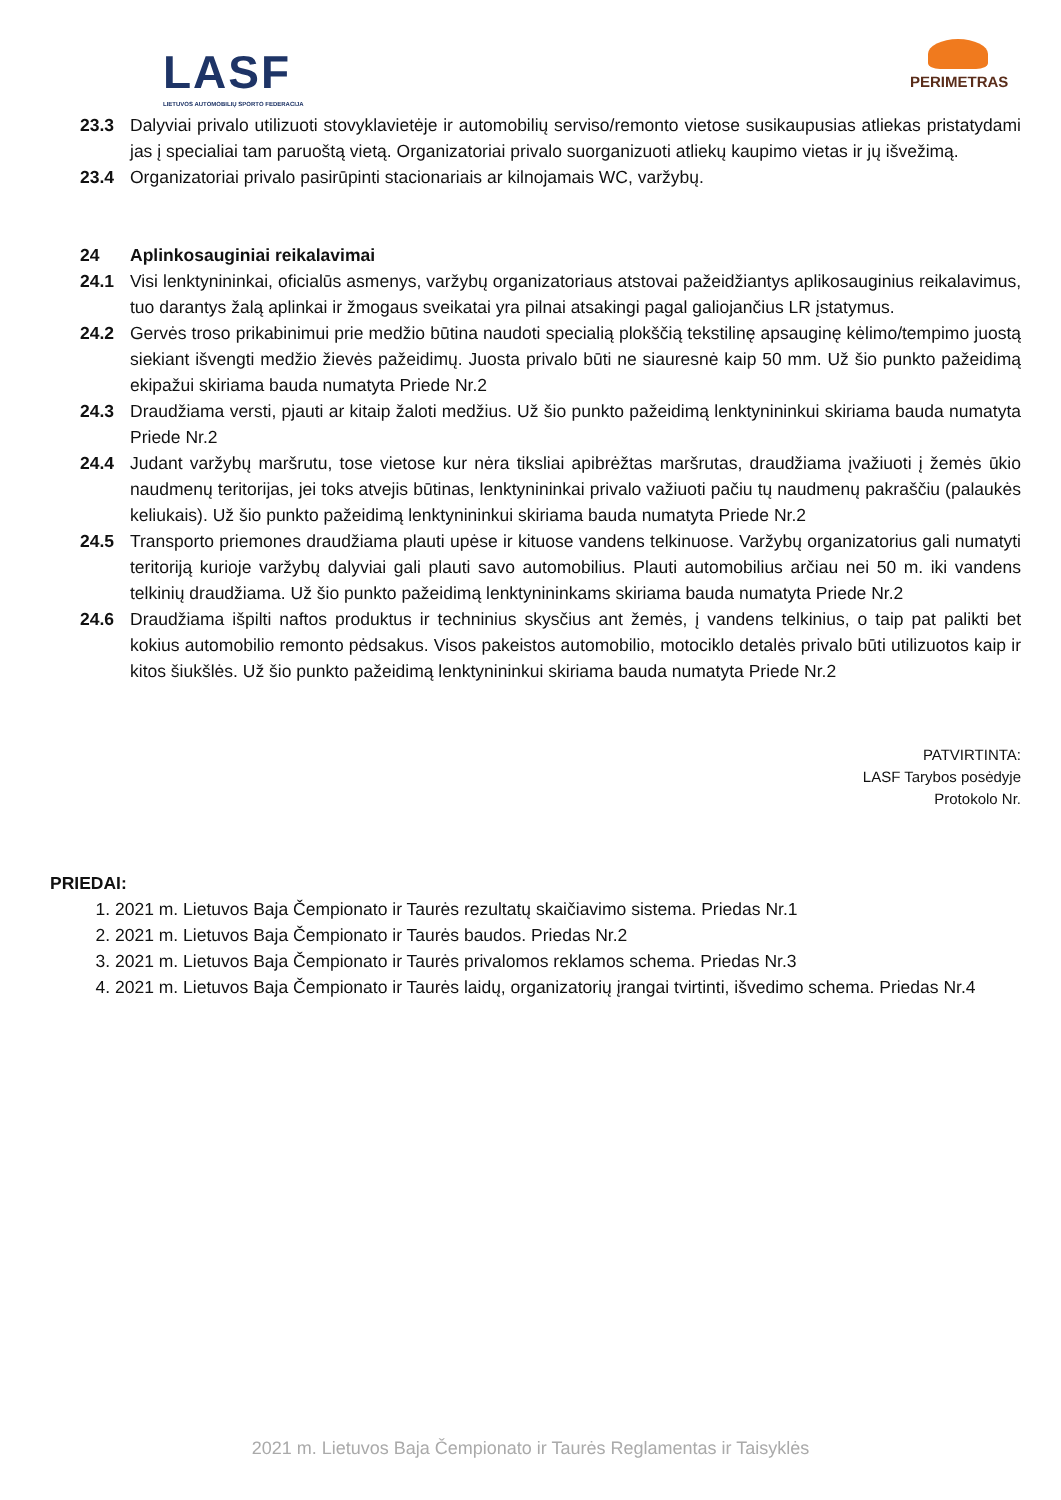LASF
LIETUVOS AUTOMOBILIŲ SPORTO FEDERACIJA
PERIMETRAS
23.3 Dalyviai privalo utilizuoti stovyklavietėje ir automobilių serviso/remonto vietose susikaupusias atliekas pristatydami jas į specialiai tam paruoštą vietą. Organizatoriai privalo suorganizuoti atliekų kaupimo vietas ir jų išvežimą.
23.4 Organizatoriai privalo pasirūpinti stacionariais ar kilnojamais WC, varžybų.
24 Aplinkosauginiai reikalavimai
24.1 Visi lenktynininkai, oficialūs asmenys, varžybų organizatoriaus atstovai pažeidžiantys aplikosauginius reikalavimus, tuo darantys žalą aplinkai ir žmogaus sveikatai yra pilnai atsakingi pagal galiojančius LR įstatymus.
24.2 Gervės troso prikabinimui prie medžio būtina naudoti specialią plokščią tekstilinę apsauginę kėlimo/tempimo juostą siekiant išvengti medžio žievės pažeidimų. Juosta privalo būti ne siauresnė kaip 50 mm. Už šio punkto pažeidimą ekipažui skiriama bauda numatyta Priede Nr.2
24.3 Draudžiama versti, pjauti ar kitaip žaloti medžius. Už šio punkto pažeidimą lenktynininkui skiriama bauda numatyta Priede Nr.2
24.4 Judant varžybų maršrutu, tose vietose kur nėra tiksliai apibrėžtas maršrutas, draudžiama įvažiuoti į žemės ūkio naudmenų teritorijas, jei toks atvejis būtinas, lenktynininkai privalo važiuoti pačiu tų naudmenų pakraščiu (palaukės keliukais). Už šio punkto pažeidimą lenktynininkui skiriama bauda numatyta Priede Nr.2
24.5 Transporto priemones draudžiama plauti upėse ir kituose vandens telkinuose. Varžybų organizatorius gali numatyti teritoriją kurioje varžybų dalyviai gali plauti savo automobilius. Plauti automobilius arčiau nei 50 m. iki vandens telkinių draudžiama. Už šio punkto pažeidimą lenktynininkams skiriama bauda numatyta Priede Nr.2
24.6 Draudžiama išpilti naftos produktus ir techninius skysčius ant žemės, į vandens telkinius, o taip pat palikti bet kokius automobilio remonto pėdsakus. Visos pakeistos automobilio, motociklo detalės privalo būti utilizuotos kaip ir kitos šiukšlės. Už šio punkto pažeidimą lenktynininkui skiriama bauda numatyta Priede Nr.2
PATVIRTINTA:
LASF Tarybos posėdyje
Protokolo Nr.
PRIEDAI:
1. 2021 m. Lietuvos Baja Čempionato ir Taurės rezultatų skaičiavimo sistema. Priedas Nr.1
2. 2021 m. Lietuvos Baja Čempionato ir Taurės baudos. Priedas Nr.2
3. 2021 m. Lietuvos Baja Čempionato ir Taurės privalomos reklamos schema. Priedas Nr.3
4. 2021 m. Lietuvos Baja Čempionato ir Taurės laidų, organizatorių įrangai tvirtinti, išvedimo schema. Priedas Nr.4
2021 m. Lietuvos Baja Čempionato ir Taurės Reglamentas ir Taisyklės